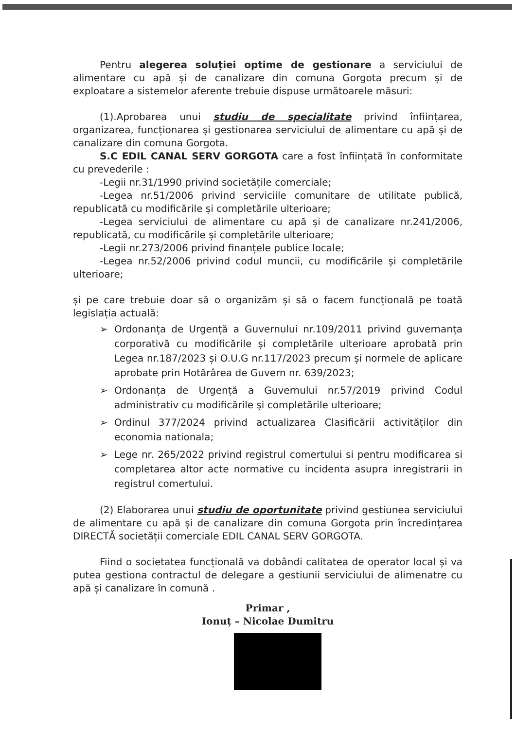Pentru alegerea soluției optime de gestionare a serviciului de alimentare cu apă și de canalizare din comuna Gorgota precum și de exploatare a sistemelor aferente trebuie dispuse următoarele măsuri:
(1).Aprobarea unui studiu de specialitate privind înființarea, organizarea, funcționarea și gestionarea serviciului de alimentare cu apă și de canalizare din comuna Gorgota.
S.C EDIL CANAL SERV GORGOTA care a fost înființată în conformitate cu prevederile :
-Legii nr.31/1990 privind societățile comerciale;
-Legea nr.51/2006 privind serviciile comunitare de utilitate publică, republicată cu modificările și completările ulterioare;
-Legea serviciului de alimentare cu apă și de canalizare nr.241/2006, republicată, cu modificările și completările ulterioare;
-Legii nr.273/2006 privind finanțele publice locale;
-Legea nr.52/2006 privind codul muncii, cu modificările și completările ulterioare;
și pe care trebuie doar să o organizăm și să o facem funcțională pe toată legislația actuală:
➢ Ordonanța de Urgență a Guvernului nr.109/2011 privind guvernanța corporativă cu modificările și completările ulterioare aprobată prin Legea nr.187/2023 și O.U.G nr.117/2023 precum și normele de aplicare aprobate prin Hotărârea de Guvern nr. 639/2023;
➢ Ordonanța de Urgență a Guvernului nr.57/2019 privind Codul administrativ cu modificările și completările ulterioare;
➢ Ordinul 377/2024 privind actualizarea Clasificării activităților din economia nationala;
➢ Lege nr. 265/2022 privind registrul comertului si pentru modificarea si completarea altor acte normative cu incidenta asupra inregistrarii in registrul comertului.
(2) Elaborarea unui studiu de oportunitate privind gestiunea serviciului de alimentare cu apă și de canalizare din comuna Gorgota prin încredințarea DIRECTĂ societății comerciale EDIL CANAL SERV GORGOTA.
Fiind o societatea funcțională va dobândi calitatea de operator local și va putea gestiona contractul de delegare a gestiunii serviciului de alimenatre cu apă și canalizare în comună .
Primar ,
Ionuț – Nicolae Dumitru